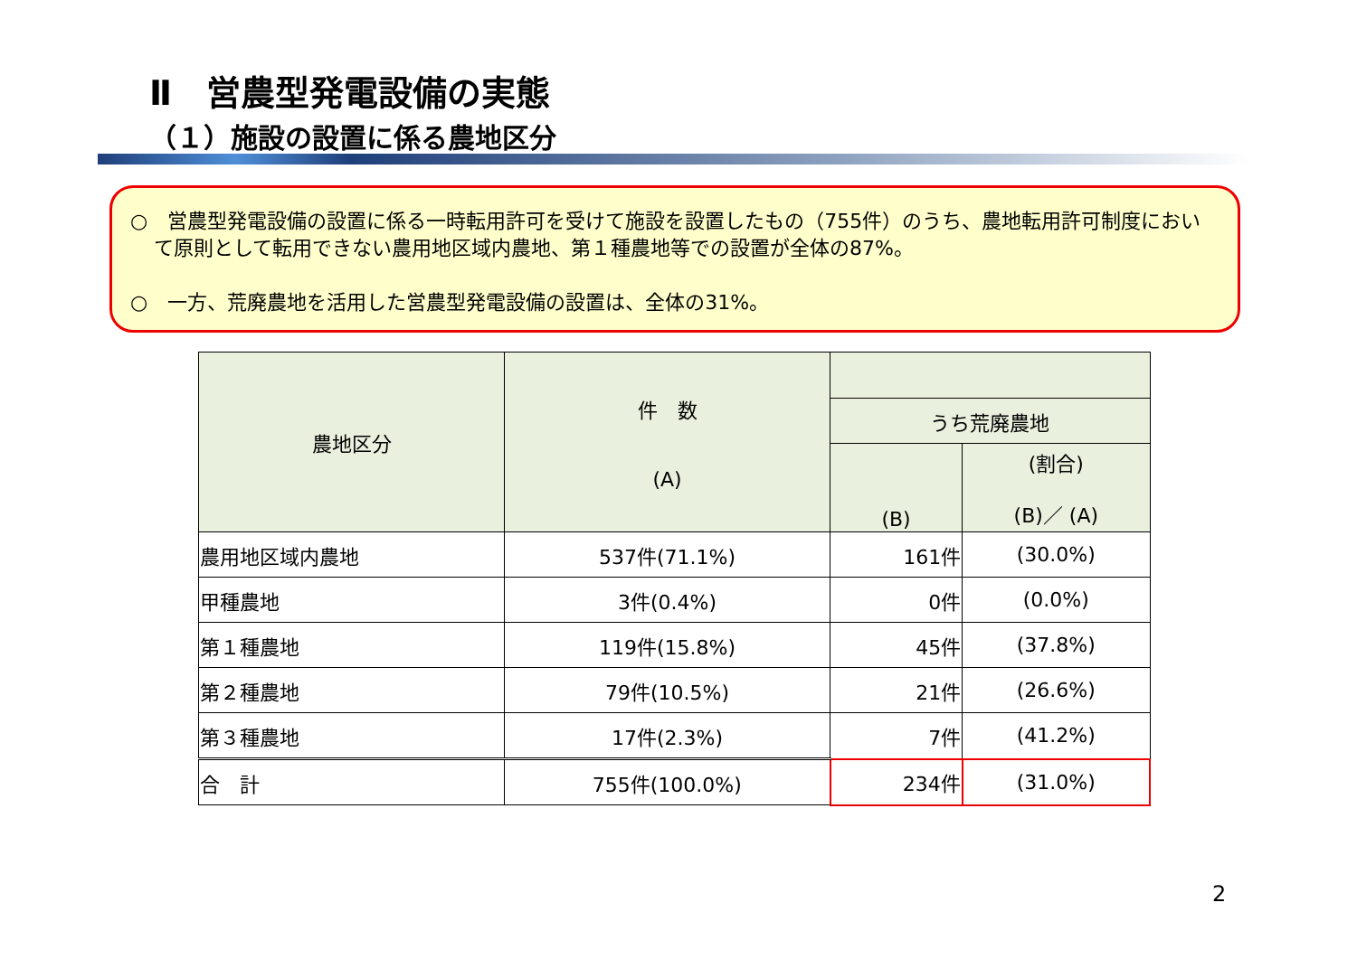Ⅱ　営農型発電設備の実態
（１）施設の設置に係る農地区分
○　営農型発電設備の設置に係る一時転用許可を受けて施設を設置したもの（755件）のうち、農地転用許可制度において原則として転用できない農用地区域内農地、第１種農地等での設置が全体の87%。
○　一方、荒廃農地を活用した営農型発電設備の設置は、全体の31%。
| 農地区分 | 件 数 (A) | | |
| --- | --- | --- | --- |
| | | うち荒廃農地 | |
| | | (B) | (割合) (B)／ (A) |
| 農用地区域内農地 | 537件(71.1%) | 161件 | (30.0%) |
| 甲種農地 | 3件(0.4%) | 0件 | (0.0%) |
| 第１種農地 | 119件(15.8%) | 45件 | (37.8%) |
| 第２種農地 | 79件(10.5%) | 21件 | (26.6%) |
| 第３種農地 | 17件(2.3%) | 7件 | (41.2%) |
| 合 計 | 755件(100.0%) | 234件 | (31.0%) |
2